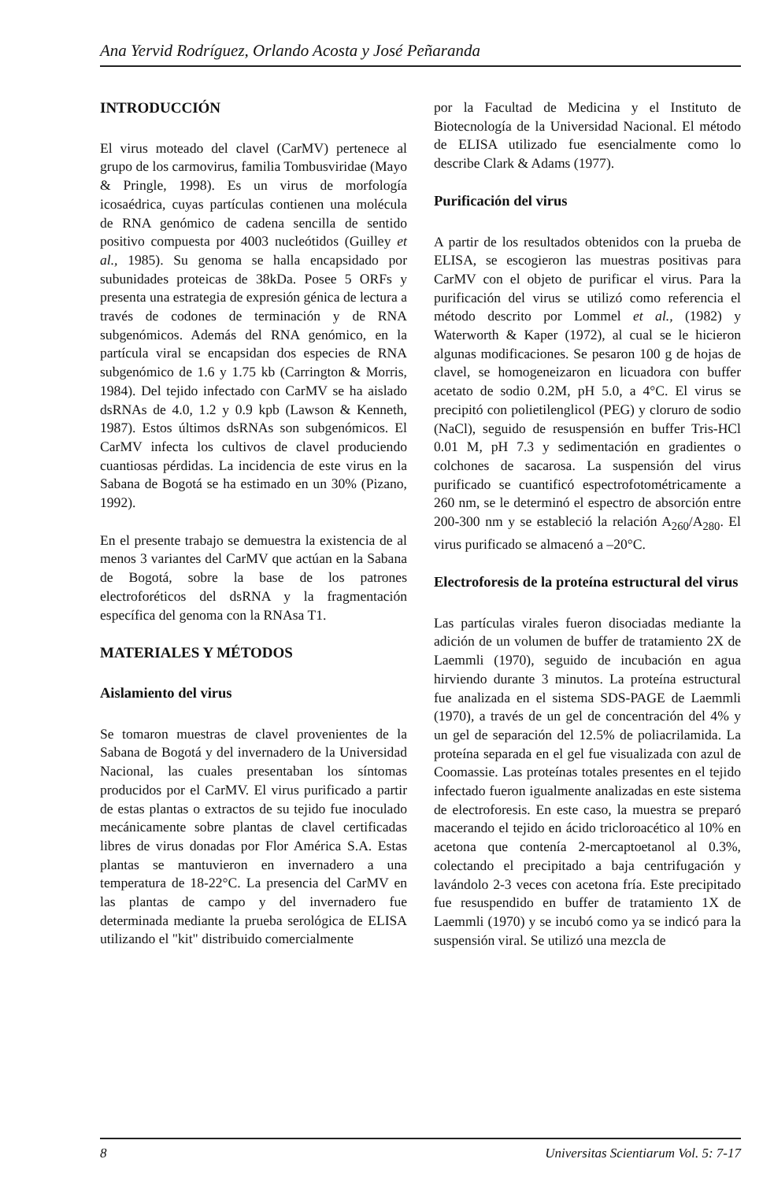Ana Yervid Rodríguez, Orlando Acosta y José Peñaranda
INTRODUCCIÓN
El virus moteado del clavel (CarMV) pertenece al grupo de los carmovirus, familia Tombusviridae (Mayo & Pringle, 1998). Es un virus de morfología icosaédrica, cuyas partículas contienen una molécula de RNA genómico de cadena sencilla de sentido positivo compuesta por 4003 nucleótidos (Guilley et al., 1985). Su genoma se halla encapsidado por subunidades proteicas de 38kDa. Posee 5 ORFs y presenta una estrategia de expresión génica de lectura a través de codones de terminación y de RNA subgenómicos. Además del RNA genómico, en la partícula viral se encapsidan dos especies de RNA subgenómico de 1.6 y 1.75 kb (Carrington & Morris, 1984). Del tejido infectado con CarMV se ha aislado dsRNAs de 4.0, 1.2 y 0.9 kpb (Lawson & Kenneth, 1987). Estos últimos dsRNAs son subgenómicos. El CarMV infecta los cultivos de clavel produciendo cuantiosas pérdidas. La incidencia de este virus en la Sabana de Bogotá se ha estimado en un 30% (Pizano, 1992).
En el presente trabajo se demuestra la existencia de al menos 3 variantes del CarMV que actúan en la Sabana de Bogotá, sobre la base de los patrones electroforéticos del dsRNA y la fragmentación específica del genoma con la RNAsa T1.
MATERIALES Y MÉTODOS
Aislamiento del virus
Se tomaron muestras de clavel provenientes de la Sabana de Bogotá y del invernadero de la Universidad Nacional, las cuales presentaban los síntomas producidos por el CarMV. El virus purificado a partir de estas plantas o extractos de su tejido fue inoculado mecánicamente sobre plantas de clavel certificadas libres de virus donadas por Flor América S.A. Estas plantas se mantuvieron en invernadero a una temperatura de 18-22°C. La presencia del CarMV en las plantas de campo y del invernadero fue determinada mediante la prueba serológica de ELISA utilizando el "kit" distribuido comercialmente
por la Facultad de Medicina y el Instituto de Biotecnología de la Universidad Nacional. El método de ELISA utilizado fue esencialmente como lo describe Clark & Adams (1977).
Purificación del virus
A partir de los resultados obtenidos con la prueba de ELISA, se escogieron las muestras positivas para CarMV con el objeto de purificar el virus. Para la purificación del virus se utilizó como referencia el método descrito por Lommel et al., (1982) y Waterworth & Kaper (1972), al cual se le hicieron algunas modificaciones. Se pesaron 100 g de hojas de clavel, se homogeneizaron en licuadora con buffer acetato de sodio 0.2M, pH 5.0, a 4°C. El virus se precipitó con polietilenglicol (PEG) y cloruro de sodio (NaCl), seguido de resuspensión en buffer Tris-HCl 0.01 M, pH 7.3 y sedimentación en gradientes o colchones de sacarosa. La suspensión del virus purificado se cuantificó espectrofotométricamente a 260 nm, se le determinó el espectro de absorción entre 200-300 nm y se estableció la relación A<sub>260</sub>/A<sub>280</sub>. El virus purificado se almacenó a –20°C.
Electroforesis de la proteína estructural del virus
Las partículas virales fueron disociadas mediante la adición de un volumen de buffer de tratamiento 2X de Laemmli (1970), seguido de incubación en agua hirviendo durante 3 minutos. La proteína estructural fue analizada en el sistema SDS-PAGE de Laemmli (1970), a través de un gel de concentración del 4% y un gel de separación del 12.5% de poliacrilamida. La proteína separada en el gel fue visualizada con azul de Coomassie. Las proteínas totales presentes en el tejido infectado fueron igualmente analizadas en este sistema de electroforesis. En este caso, la muestra se preparó macerando el tejido en ácido tricloroacético al 10% en acetona que contenía 2-mercaptoetanol al 0.3%, colectando el precipitado a baja centrifugación y lavándolo 2-3 veces con acetona fría. Este precipitado fue resuspendido en buffer de tratamiento 1X de Laemmli (1970) y se incubó como ya se indicó para la suspensión viral. Se utilizó una mezcla de
8 Universitas Scientiarum Vol. 5: 7-17